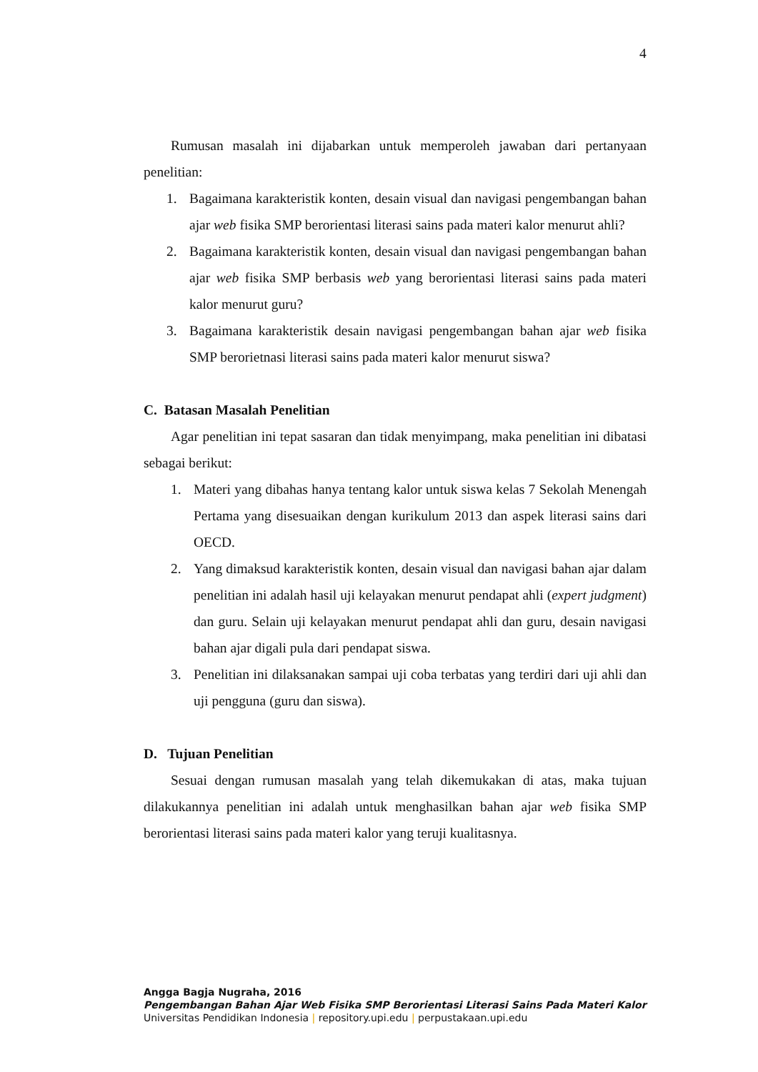4
Rumusan masalah ini dijabarkan untuk memperoleh jawaban dari pertanyaan penelitian:
1. Bagaimana karakteristik konten, desain visual dan navigasi pengembangan bahan ajar web fisika SMP berorientasi literasi sains pada materi kalor menurut ahli?
2. Bagaimana karakteristik konten, desain visual dan navigasi pengembangan bahan ajar web fisika SMP berbasis web yang berorientasi literasi sains pada materi kalor menurut guru?
3. Bagaimana karakteristik desain navigasi pengembangan bahan ajar web fisika SMP berorietnasi literasi sains pada materi kalor menurut siswa?
C. Batasan Masalah Penelitian
Agar penelitian ini tepat sasaran dan tidak menyimpang, maka penelitian ini dibatasi sebagai berikut:
1. Materi yang dibahas hanya tentang kalor untuk siswa kelas 7 Sekolah Menengah Pertama yang disesuaikan dengan kurikulum 2013 dan aspek literasi sains dari OECD.
2. Yang dimaksud karakteristik konten, desain visual dan navigasi bahan ajar dalam penelitian ini adalah hasil uji kelayakan menurut pendapat ahli (expert judgment) dan guru. Selain uji kelayakan menurut pendapat ahli dan guru, desain navigasi bahan ajar digali pula dari pendapat siswa.
3. Penelitian ini dilaksanakan sampai uji coba terbatas yang terdiri dari uji ahli dan uji pengguna (guru dan siswa).
D. Tujuan Penelitian
Sesuai dengan rumusan masalah yang telah dikemukakan di atas, maka tujuan dilakukannya penelitian ini adalah untuk menghasilkan bahan ajar web fisika SMP berorientasi literasi sains pada materi kalor yang teruji kualitasnya.
Angga Bagja Nugraha, 2016
Pengembangan Bahan Ajar Web Fisika SMP Berorientasi Literasi Sains Pada Materi Kalor
Universitas Pendidikan Indonesia | repository.upi.edu | perpustakaan.upi.edu